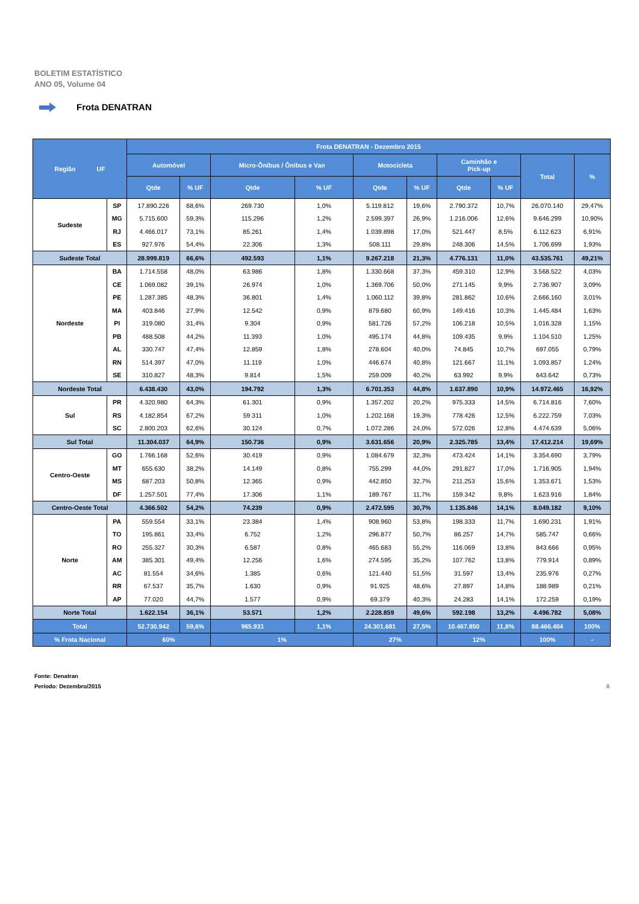BOLETIM ESTATÍSTICO
ANO 05, Volume 04
Frota DENATRAN
| Região UF | | Frota DENATRAN - Dezembro 2015 | | | | | | | | | |
| --- | --- | --- | --- | --- | --- | --- | --- | --- | --- | --- | --- |
| | | Automóvel | | Micro-Ônibus / Ônibus e Van | | Motocicleta | | Caminhão e Pick-up | | Total | % |
| | | Qtde | % UF | Qtde | % UF | Qtde | % UF | Qtde | % UF | | |
| Sudeste | SP | 17.890.226 | 68,6% | 269.730 | 1,0% | 5.119.812 | 19,6% | 2.790.372 | 10,7% | 26.070.140 | 29,47% |
| | MG | 5.715.600 | 59,3% | 115.296 | 1,2% | 2.599.397 | 26,9% | 1.216.006 | 12,6% | 9.646.299 | 10,90% |
| | RJ | 4.466.017 | 73,1% | 85.261 | 1,4% | 1.039.898 | 17,0% | 521.447 | 8,5% | 6.112.623 | 6,91% |
| | ES | 927.976 | 54,4% | 22.306 | 1,3% | 508.111 | 29,8% | 248.306 | 14,5% | 1.706.699 | 1,93% |
| Sudeste Total | | 28.999.819 | 66,6% | 492.593 | 1,1% | 9.267.218 | 21,3% | 4.776.131 | 11,0% | 43.535.761 | 49,21% |
| Nordeste | BA | 1.714.558 | 48,0% | 63.986 | 1,8% | 1.330.668 | 37,3% | 459.310 | 12,9% | 3.568.522 | 4,03% |
| | CE | 1.069.082 | 39,1% | 26.974 | 1,0% | 1.369.706 | 50,0% | 271.145 | 9,9% | 2.736.907 | 3,09% |
| | PE | 1.287.385 | 48,3% | 36.801 | 1,4% | 1.060.112 | 39,8% | 281.862 | 10,6% | 2.666.160 | 3,01% |
| | MA | 403.846 | 27,9% | 12.542 | 0,9% | 879.680 | 60,9% | 149.416 | 10,3% | 1.445.484 | 1,63% |
| | PI | 319.080 | 31,4% | 9.304 | 0,9% | 581.726 | 57,2% | 106.218 | 10,5% | 1.016.328 | 1,15% |
| | PB | 488.508 | 44,2% | 11.393 | 1,0% | 495.174 | 44,8% | 109.435 | 9,9% | 1.104.510 | 1,25% |
| | AL | 330.747 | 47,4% | 12.859 | 1,8% | 278.604 | 40,0% | 74.845 | 10,7% | 697.055 | 0,79% |
| | RN | 514.397 | 47,0% | 11.119 | 1,0% | 446.674 | 40,8% | 121.667 | 11,1% | 1.093.857 | 1,24% |
| | SE | 310.827 | 48,3% | 9.814 | 1,5% | 259.009 | 40,2% | 63.992 | 9,9% | 643.642 | 0,73% |
| Nordeste Total | | 6.438.430 | 43,0% | 194.792 | 1,3% | 6.701.353 | 44,8% | 1.637.890 | 10,9% | 14.972.465 | 16,92% |
| Sul | PR | 4.320.980 | 64,3% | 61.301 | 0,9% | 1.357.202 | 20,2% | 975.333 | 14,5% | 6.714.816 | 7,60% |
| | RS | 4.182.854 | 67,2% | 59.311 | 1,0% | 1.202.168 | 19,3% | 778.426 | 12,5% | 6.222.759 | 7,03% |
| | SC | 2.800.203 | 62,6% | 30.124 | 0,7% | 1.072.286 | 24,0% | 572.026 | 12,8% | 4.474.639 | 5,06% |
| Sul Total | | 11.304.037 | 64,9% | 150.736 | 0,9% | 3.631.656 | 20,9% | 2.325.785 | 13,4% | 17.412.214 | 19,69% |
| Centro-Oeste | GO | 1.766.168 | 52,6% | 30.419 | 0,9% | 1.084.679 | 32,3% | 473.424 | 14,1% | 3.354.690 | 3,79% |
| | MT | 655.630 | 38,2% | 14.149 | 0,8% | 755.299 | 44,0% | 291.827 | 17,0% | 1.716.905 | 1,94% |
| | MS | 687.203 | 50,8% | 12.365 | 0,9% | 442.850 | 32,7% | 211.253 | 15,6% | 1.353.671 | 1,53% |
| | DF | 1.257.501 | 77,4% | 17.306 | 1,1% | 189.767 | 11,7% | 159.342 | 9,8% | 1.623.916 | 1,84% |
| Centro-Oeste Total | | 4.366.502 | 54,2% | 74.239 | 0,9% | 2.472.595 | 30,7% | 1.135.846 | 14,1% | 8.049.182 | 9,10% |
| Norte | PA | 559.554 | 33,1% | 23.384 | 1,4% | 908.960 | 53,8% | 198.333 | 11,7% | 1.690.231 | 1,91% |
| | TO | 195.861 | 33,4% | 6.752 | 1,2% | 296.877 | 50,7% | 86.257 | 14,7% | 585.747 | 0,66% |
| | RO | 255.327 | 30,3% | 6.587 | 0,8% | 465.683 | 55,2% | 116.069 | 13,8% | 843.666 | 0,95% |
| | AM | 385.301 | 49,4% | 12.256 | 1,6% | 274.595 | 35,2% | 107.762 | 13,8% | 779.914 | 0,89% |
| | AC | 81.554 | 34,6% | 1.385 | 0,6% | 121.440 | 51,5% | 31.597 | 13,4% | 235.976 | 0,27% |
| | RR | 67.537 | 35,7% | 1.630 | 0,9% | 91.925 | 48,6% | 27.897 | 14,8% | 188.989 | 0,21% |
| | AP | 77.020 | 44,7% | 1.577 | 0,9% | 69.379 | 40,3% | 24.283 | 14,1% | 172.259 | 0,19% |
| Norte Total | | 1.622.154 | 36,1% | 53.571 | 1,2% | 2.228.859 | 49,6% | 592.198 | 13,2% | 4.496.782 | 5,08% |
| Total | | 52.730.942 | 59,6% | 965.931 | 1,1% | 24.301.681 | 27,5% | 10.467.850 | 11,8% | 88.466.404 | 100% |
| % Frota Nacional | | 60% | | 1% | | 27% | | 12% | | 100% | - |
Fonte: Denatran
Período: Dezembro/2015
8